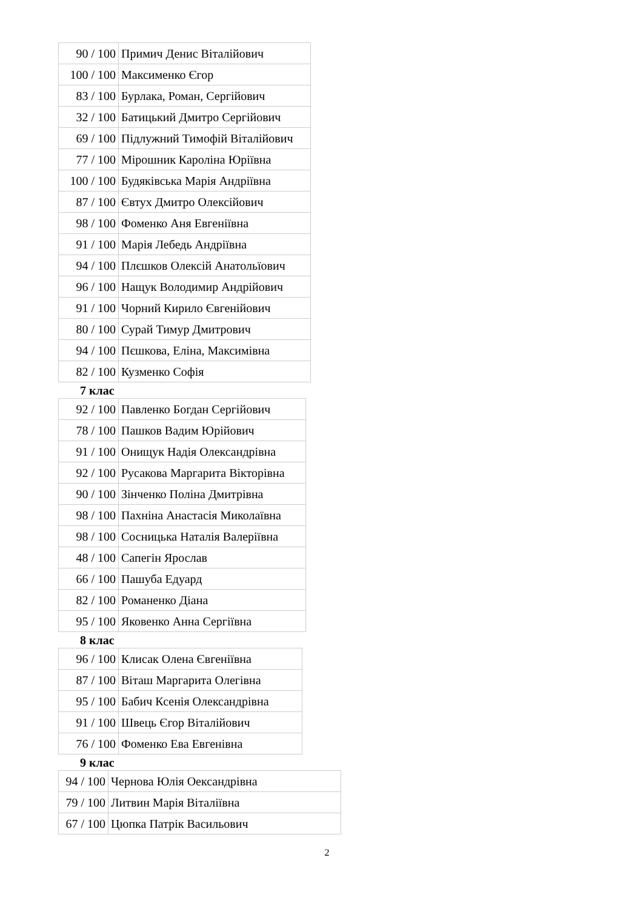| 90 / 100 | Примич Денис Віталійович |
| 100 / 100 | Максименко Єгор |
| 83 / 100 | Бурлака, Роман, Сергійович |
| 32 / 100 | Батицький Дмитро Сергійович |
| 69 / 100 | Підлужний Тимофій Віталійович |
| 77 / 100 | Мірошник Кароліна Юріївна |
| 100 / 100 | Будяківська Марія Андріївна |
| 87 / 100 | Євтух Дмитро Олексійович |
| 98 / 100 | Фоменко Аня Евгеніївна |
| 91 / 100 | Марія Лебедь Андріївна |
| 94 / 100 | Плєшков Олексій Анатольїович |
| 96 / 100 | Нащук Володимир Андрійович |
| 91 / 100 | Чорний Кирило Євгенійович |
| 80 / 100 | Сурай Тимур Дмитрович |
| 94 / 100 | Пєшкова, Еліна, Максимівна |
| 82 / 100 | Кузменко Софія |
7 клас
| 92 / 100 | Павленко Богдан Сергійович |
| 78 / 100 | Пашков Вадим Юрійович |
| 91 / 100 | Онищук Надія Олександрівна |
| 92 / 100 | Русакова Маргарита Вікторівна |
| 90 / 100 | Зінченко Поліна Дмитрівна |
| 98 / 100 | Пахніна Анастасія Миколаївна |
| 98 / 100 | Сосницька Наталія Валеріївна |
| 48 / 100 | Сапегін Ярослав |
| 66 / 100 | Пашуба Едуард |
| 82 / 100 | Романенко Діана |
| 95 / 100 | Яковенко Анна Сергіївна |
8 клас
| 96 / 100 | Клисак Олена Євгеніївна |
| 87 / 100 | Віташ Маргарита Олегівна |
| 95 / 100 | Бабич Ксенія Олександрівна |
| 91 / 100 | Швець Єгор Віталійович |
| 76 / 100 | Фоменко Ева Евгенівна |
9 клас
| 94 / 100 | Чернова Юлія Оександрівна |
| 79 / 100 | Литвин Марія Віталіївна |
| 67 / 100 | Цюпка Патрік Васильович |
2